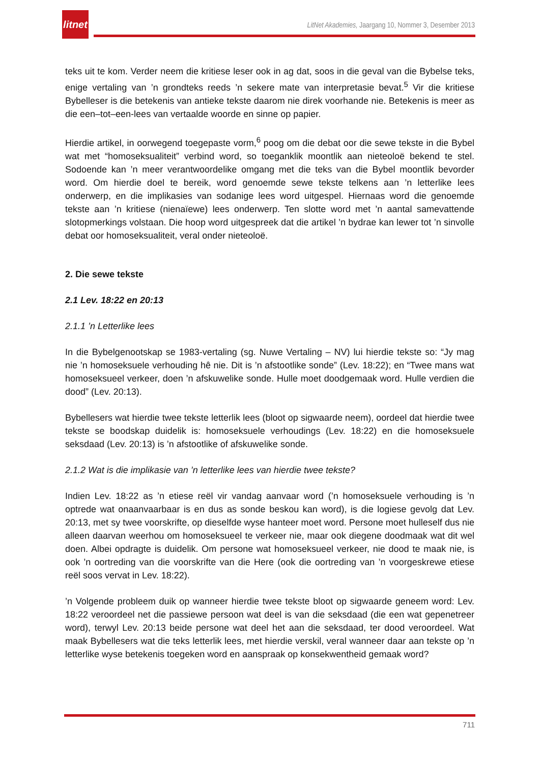litnet
LitNet Akademies, Jaargang 10, Nommer 3, Desember 2013
teks uit te kom. Verder neem die kritiese leser ook in ag dat, soos in die geval van die Bybelse teks, enige vertaling van ’n grondteks reeds ’n sekere mate van interpretasie bevat.<sup>5</sup> Vir die kritiese Bybelleser is die betekenis van antieke tekste daarom nie direk voorhande nie. Betekenis is meer as die een–tot–een-lees van vertaalde woorde en sinne op papier.
Hierdie artikel, in oorwegend toegepaste vorm,<sup>6</sup> poog om die debat oor die sewe tekste in die Bybel wat met “homoseksualiteit” verbind word, so toeganklik moontlik aan nieteoloë bekend te stel. Sodoende kan ’n meer verantwoordelike omgang met die teks van die Bybel moontlik bevorder word. Om hierdie doel te bereik, word genoemde sewe tekste telkens aan ’n letterlike lees onderwerp, en die implikasies van sodanige lees word uitgespel. Hiernaas word die genoemde tekste aan ’n kritiese (nienaïewe) lees onderwerp. Ten slotte word met ’n aantal samevattende slotopmerkings volstaan. Die hoop word uitgespreek dat die artikel ’n bydrae kan lewer tot ’n sinvolle debat oor homoseksualiteit, veral onder nieteoloë.
2. Die sewe tekste
2.1 Lev. 18:22 en 20:13
2.1.1 ’n Letterlike lees
In die Bybelgenootskap se 1983-vertaling (sg. Nuwe Vertaling – NV) lui hierdie tekste so: “Jy mag nie ’n homoseksuele verhouding hê nie. Dit is ’n afstootlike sonde” (Lev. 18:22); en “Twee mans wat homoseksueel verkeer, doen ’n afskuwelike sonde. Hulle moet doodgemaak word. Hulle verdien die dood” (Lev. 20:13).
Bybellesers wat hierdie twee tekste letterlik lees (bloot op sigwaarde neem), oordeel dat hierdie twee tekste se boodskap duidelik is: homoseksuele verhoudings (Lev. 18:22) en die homoseksuele seksdaad (Lev. 20:13) is ’n afstootlike of afskuwelike sonde.
2.1.2 Wat is die implikasie van ’n letterlike lees van hierdie twee tekste?
Indien Lev. 18:22 as ’n etiese reël vir vandag aanvaar word (’n homoseksuele verhouding is ’n optrede wat onaanvaarbaar is en dus as sonde beskou kan word), is die logiese gevolg dat Lev. 20:13, met sy twee voorskrifte, op dieselfde wyse hanteer moet word. Persone moet hulleself dus nie alleen daarvan weerhou om homoseksueel te verkeer nie, maar ook diegene doodmaak wat dit wel doen. Albei opdragte is duidelik. Om persone wat homoseksueel verkeer, nie dood te maak nie, is ook ’n oortreding van die voorskrifte van die Here (ook die oortreding van ’n voorgeskrewe etiese reël soos vervat in Lev. 18:22).
’n Volgende probleem duik op wanneer hierdie twee tekste bloot op sigwaarde geneem word: Lev. 18:22 veroordeel net die passiewe persoon wat deel is van die seksdaad (die een wat gepenetreer word), terwyl Lev. 20:13 beide persone wat deel het aan die seksdaad, ter dood veroordeel. Wat maak Bybellesers wat die teks letterlik lees, met hierdie verskil, veral wanneer daar aan tekste op ’n letterlike wyse betekenis toegeken word en aanspraak op konsekwentheid gemaak word?
711